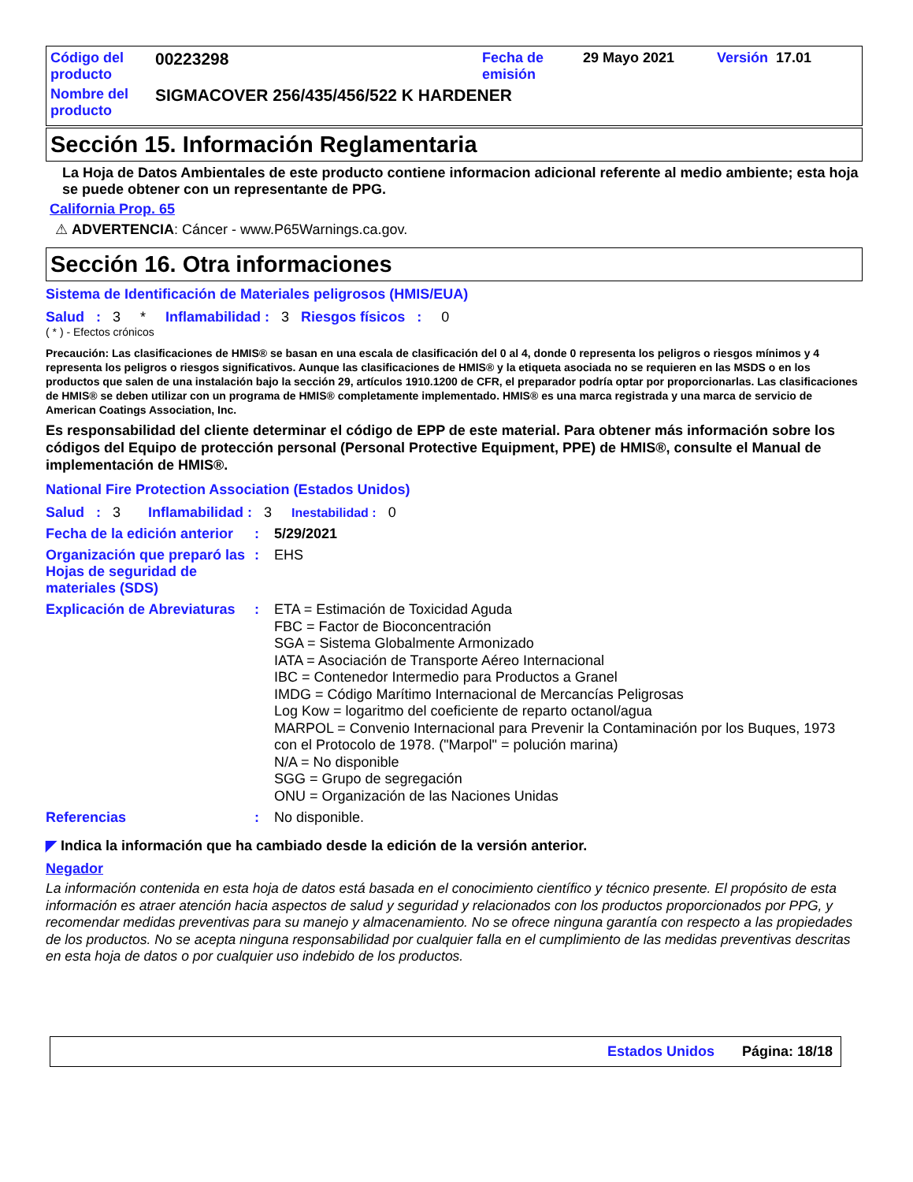| Código del producto | 00223298 | Fecha de emisión | 29 Mayo 2021 | Versión 17.01 |
| Nombre del producto | SIGMACOVER 256/435/456/522 K HARDENER | | | |
Sección 15. Información Reglamentaria
La Hoja de Datos Ambientales de este producto contiene informacion adicional referente al medio ambiente; esta hoja se puede obtener con un representante de PPG.
California Prop. 65
⚠ ADVERTENCIA: Cáncer - www.P65Warnings.ca.gov.
Sección 16. Otra informaciones
Sistema de Identificación de Materiales peligrosos (HMIS/EUA)
Salud : 3 * Inflamabilidad : 3 Riesgos físicos : 0
( * ) - Efectos crónicos
Precaución: Las clasificaciones de HMIS® se basan en una escala de clasificación del 0 al 4, donde 0 representa los peligros o riesgos mínimos y 4 representa los peligros o riesgos significativos. Aunque las clasificaciones de HMIS® y la etiqueta asociada no se requieren en las MSDS o en los productos que salen de una instalación bajo la sección 29, artículos 1910.1200 de CFR, el preparador podría optar por proporcionarlas. Las clasificaciones de HMIS® se deben utilizar con un programa de HMIS® completamente implementado. HMIS® es una marca registrada y una marca de servicio de American Coatings Association, Inc.
Es responsabilidad del cliente determinar el código de EPP de este material. Para obtener más información sobre los códigos del Equipo de protección personal (Personal Protective Equipment, PPE) de HMIS®, consulte el Manual de implementación de HMIS®.
National Fire Protection Association (Estados Unidos)
Salud : 3 Inflamabilidad : 3 Inestabilidad : 0
Fecha de la edición anterior
: 5/29/2021
Organización que preparó las Hojas de seguridad de materiales (SDS)
: EHS
Explicación de Abreviaturas
: ETA = Estimación de Toxicidad Aguda
FBC = Factor de Bioconcentración
SGA = Sistema Globalmente Armonizado
IATA = Asociación de Transporte Aéreo Internacional
IBC = Contenedor Intermedio para Productos a Granel
IMDG = Código Marítimo Internacional de Mercancías Peligrosas
Log Kow = logaritmo del coeficiente de reparto octanol/agua
MARPOL = Convenio Internacional para Prevenir la Contaminación por los Buques, 1973 con el Protocolo de 1978. ("Marpol" = polución marina)
N/A = No disponible
SGG = Grupo de segregación
ONU = Organización de las Naciones Unidas
Referencias : No disponible.
◤ Indica la información que ha cambiado desde la edición de la versión anterior.
Negador
La información contenida en esta hoja de datos está basada en el conocimiento científico y técnico presente. El propósito de esta información es atraer atención hacia aspectos de salud y seguridad y relacionados con los productos proporcionados por PPG, y recomendar medidas preventivas para su manejo y almacenamiento. No se ofrece ninguna garantía con respecto a las propiedades de los productos. No se acepta ninguna responsabilidad por cualquier falla en el cumplimiento de las medidas preventivas descritas en esta hoja de datos o por cualquier uso indebido de los productos.
Estados Unidos Página: 18/18